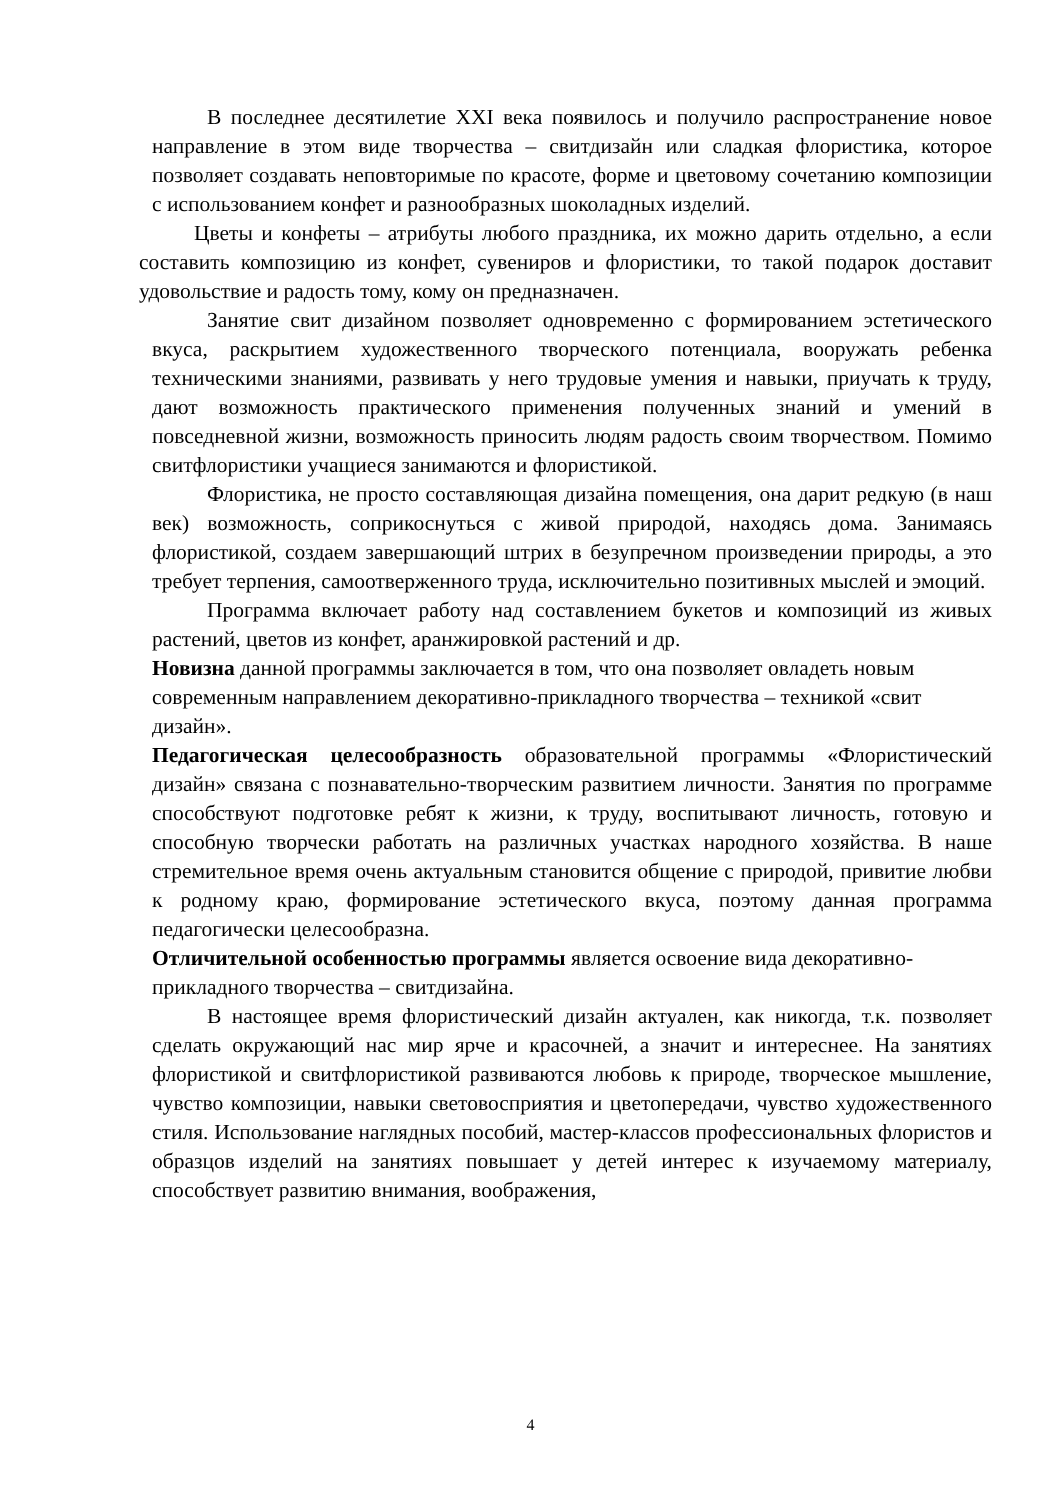В последнее десятилетие XXI века появилось и получило распространение новое направление в этом виде творчества – свитдизайн или сладкая флористика, которое позволяет создавать неповторимые по красоте, форме и цветовому сочетанию композиции с использованием конфет и разнообразных шоколадных изделий.
Цветы и конфеты – атрибуты любого праздника, их можно дарить отдельно, а если составить композицию из конфет, сувениров и флористики, то такой подарок доставит удовольствие и радость тому, кому он предназначен.
Занятие свит дизайном позволяет одновременно с формированием эстетического вкуса, раскрытием художественного творческого потенциала, вооружать ребенка техническими знаниями, развивать у него трудовые умения и навыки, приучать к труду, дают возможность практического применения полученных знаний и умений в повседневной жизни, возможность приносить людям радость своим творчеством. Помимо свитфлористики учащиеся занимаются и флористикой.
Флористика, не просто составляющая дизайна помещения, она дарит редкую (в наш век) возможность, соприкоснуться с живой природой, находясь дома. Занимаясь флористикой, создаем завершающий штрих в безупречном произведении природы, а это требует терпения, самоотверженного труда, исключительно позитивных мыслей и эмоций.
Программа включает работу над составлением букетов и композиций из живых растений, цветов из конфет, аранжировкой растений и др.
Новизна данной программы заключается в том, что она позволяет овладеть новым современным направлением декоративно-прикладного творчества – техникой «свит дизайн».
Педагогическая целесообразность образовательной программы «Флористический дизайн» связана с познавательно-творческим развитием личности. Занятия по программе способствуют подготовке ребят к жизни, к труду, воспитывают личность, готовую и способную творчески работать на различных участках народного хозяйства. В наше стремительное время очень актуальным становится общение с природой, привитие любви к родному краю, формирование эстетического вкуса, поэтому данная программа педагогически целесообразна.
Отличительной особенностью программы является освоение вида декоративно-прикладного творчества – свитдизайна.
В настоящее время флористический дизайн актуален, как никогда, т.к. позволяет сделать окружающий нас мир ярче и красочней, а значит и интереснее. На занятиях флористикой и свитфлористикой развиваются любовь к природе, творческое мышление, чувство композиции, навыки световосприятия и цветопередачи, чувство художественного стиля. Использование наглядных пособий, мастер-классов профессиональных флористов и образцов изделий на занятиях повышает у детей интерес к изучаемому материалу, способствует развитию внимания, воображения,
4